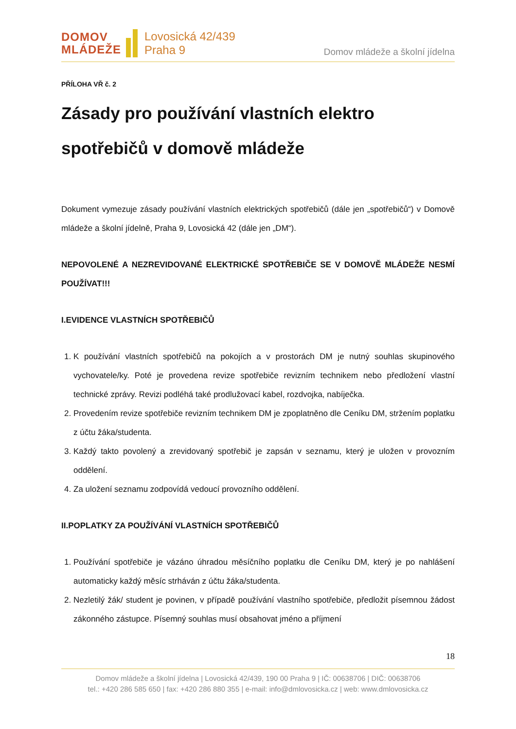DOMOV
MLÁDEŽE
Lovosická 42/439
Praha 9
Domov mládeže a školní jídelna
PŘÍLOHA VŘ č. 2
Zásady pro používání vlastních elektro spotřebičů v domově mládeže
Dokument vymezuje zásady používání vlastních elektrických spotřebičů (dále jen „spotřebičů“) v Domově mládeže a školní jídelně, Praha 9, Lovosická 42 (dále jen „DM“).
NEPOVOLENÉ A NEZREVIDOVANÉ ELEKTRICKÉ SPOTŘEBIČE SE V DOMOVĚ MLÁDEŽE NESMÍ POUŽÍVAT!!!
I.EVIDENCE VLASTNÍCH SPOTŘEBIČŮ
1. K používání vlastních spotřebičů na pokojích a v prostorách DM je nutný souhlas skupinového vychovatele/ky. Poté je provedena revize spotřebiče revizním technikem nebo předložení vlastní technické zprávy. Revizi podléhá také prodlužovací kabel, rozdvojka, nabíječka.
2. Provedením revize spotřebiče revizním technikem DM je zpoplatněno dle Ceníku DM, stržením poplatku z účtu žáka/studenta.
3. Každý takto povolený a zrevidovaný spotřebič je zapsán v seznamu, který je uložen v provozním oddělení.
4. Za uložení seznamu zodpovídá vedoucí provozního oddělení.
II.POPLATKY ZA POUŽÍVÁNÍ VLASTNÍCH SPOTŘEBIČŮ
1. Používání spotřebiče je vázáno úhradou měsíčního poplatku dle Ceníku DM, který je po nahlášení automaticky každý měsíc strháván z účtu žáka/studenta.
2. Nezletilý žák/ student je povinen, v případě používání vlastního spotřebiče, předložit písemnou žádost zákonného zástupce. Písemný souhlas musí obsahovat jméno a příjmení
18
Domov mládeže a školní jídelna | Lovosická 42/439, 190 00 Praha 9 | IČ: 00638706 | DIČ: 00638706
tel.: +420 286 585 650 | fax: +420 286 880 355 | e-mail: info@dmlovosicka.cz | web: www.dmlovosicka.cz